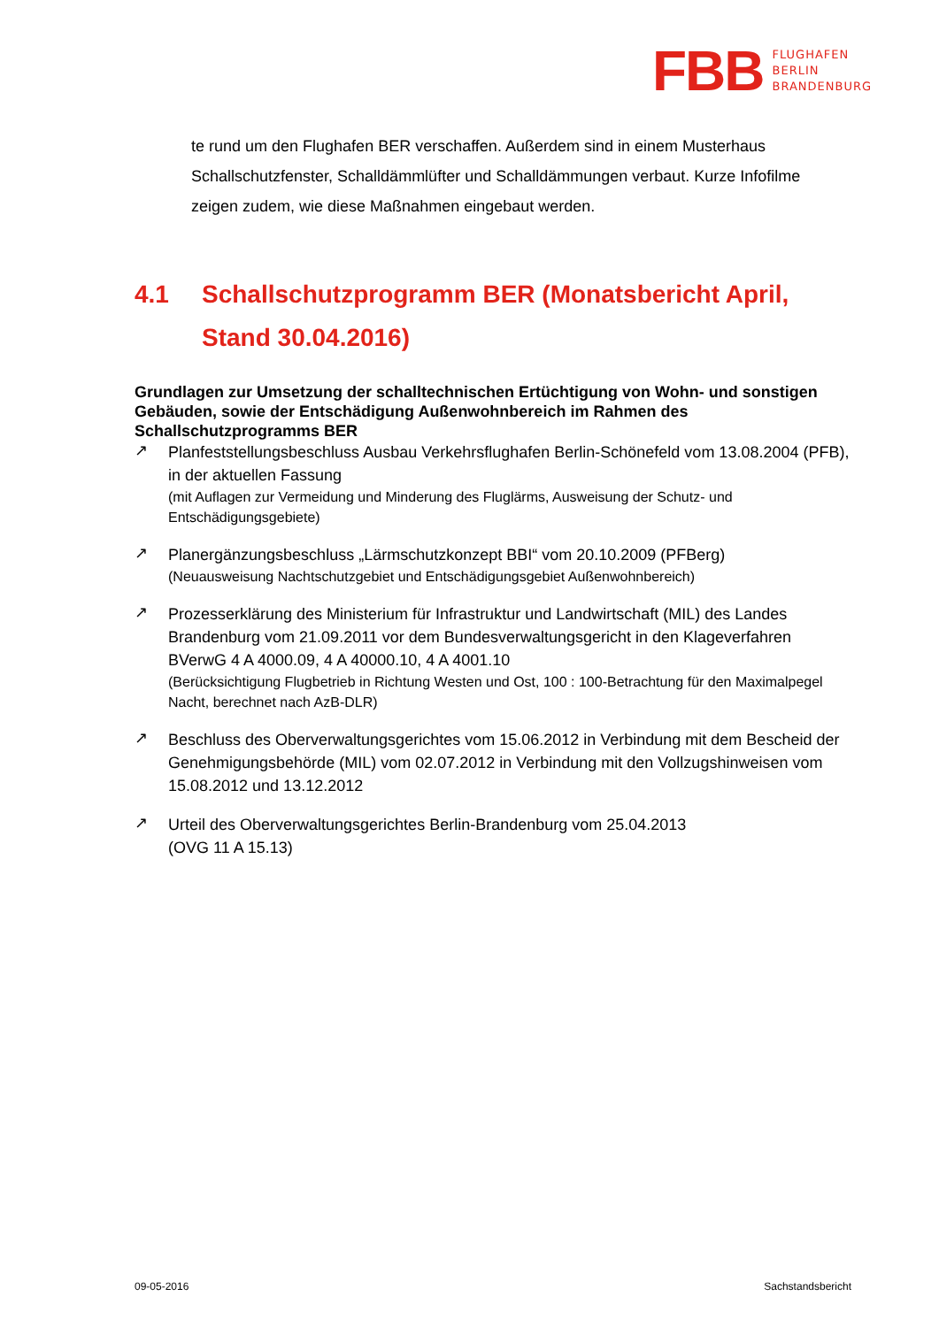FBB
FLUGHAFEN
BERLIN
BRANDENBURG
te rund um den Flughafen BER verschaffen. Außerdem sind in einem Musterhaus Schallschutzfenster, Schalldämmlüfter und Schalldämmungen verbaut. Kurze Infofilme zeigen zudem, wie diese Maßnahmen eingebaut werden.
4.1 Schallschutzprogramm BER (Monatsbericht April, Stand 30.04.2016)
Grundlagen zur Umsetzung der schalltechnischen Ertüchtigung von Wohn- und sonstigen Gebäuden, sowie der Entschädigung Außenwohnbereich im Rahmen des Schallschutzprogramms BER
↗
Planfeststellungsbeschluss Ausbau Verkehrsflughafen Berlin-Schönefeld vom 13.08.2004 (PFB), in der aktuellen Fassung
(mit Auflagen zur Vermeidung und Minderung des Fluglärms, Ausweisung der Schutz- und Entschädigungsgebiete)
↗
Planergänzungsbeschluss „Lärmschutzkonzept BBI“ vom 20.10.2009 (PFBerg)
(Neuausweisung Nachtschutzgebiet und Entschädigungsgebiet Außenwohnbereich)
↗
Prozesserklärung des Ministerium für Infrastruktur und Landwirtschaft (MIL) des Landes Brandenburg vom 21.09.2011 vor dem Bundesverwaltungsgericht in den Klageverfahren BVerwG 4 A 4000.09, 4 A 40000.10, 4 A 4001.10
(Berücksichtigung Flugbetrieb in Richtung Westen und Ost, 100 : 100-Betrachtung für den Maximalpegel Nacht, berechnet nach AzB-DLR)
↗
Beschluss des Oberverwaltungsgerichtes vom 15.06.2012 in Verbindung mit dem Bescheid der Genehmigungsbehörde (MIL) vom 02.07.2012 in Verbindung mit den Vollzugshinweisen vom 15.08.2012 und 13.12.2012
↗
Urteil des Oberverwaltungsgerichtes Berlin-Brandenburg vom 25.04.2013
(OVG 11 A 15.13)
09-05-2016 Sachstandsbericht